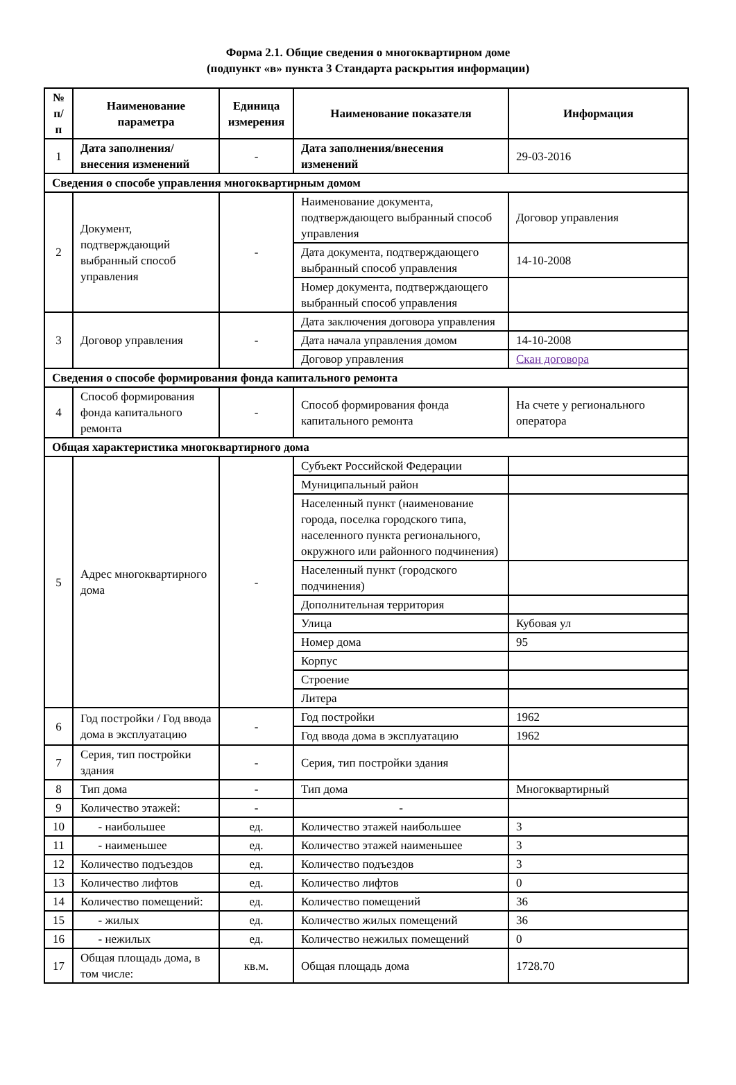Форма 2.1. Общие сведения о многоквартирном доме
(подпункт «в» пункта 3 Стандарта раскрытия информации)
| № п/п | Наименование параметра | Единица измерения | Наименование показателя | Информация |
| --- | --- | --- | --- | --- |
| 1 | Дата заполнения/ внесения изменений | - | Дата заполнения/внесения изменений | 29-03-2016 |
| Сведения о способе управления многоквартирным домом | | | | |
| 2 | Документ, подтверждающий выбранный способ управления | - | Наименование документа, подтверждающего выбранный способ управления | Договор управления |
| | | | Дата документа, подтверждающего выбранный способ управления | 14-10-2008 |
| | | | Номер документа, подтверждающего выбранный способ управления | |
| 3 | Договор управления | - | Дата заключения договора управления | |
| | | | Дата начала управления домом | 14-10-2008 |
| | | | Договор управления | Скан договора |
| Сведения о способе формирования фонда капитального ремонта | | | | |
| 4 | Способ формирования фонда капитального ремонта | - | Способ формирования фонда капитального ремонта | На счете у регионального оператора |
| Общая характеристика многоквартирного дома | | | | |
| 5 | Адрес многоквартирного дома | - | Субъект Российской Федерации | |
| | | | Муниципальный район | |
| | | | Населенный пункт (наименование города, поселка городского типа, населенного пункта регионального, окружного или районного подчинения) | |
| | | | Населенный пункт (городского подчинения) | |
| | | | Дополнительная территория | |
| | | | Улица | Кубовая ул |
| | | | Номер дома | 95 |
| | | | Корпус | |
| | | | Строение | |
| | | | Литера | |
| 6 | Год постройки / Год ввода дома в эксплуатацию | - | Год постройки | 1962 |
| | | | Год ввода дома в эксплуатацию | 1962 |
| 7 | Серия, тип постройки здания | - | Серия, тип постройки здания | |
| 8 | Тип дома | - | Тип дома | Многоквартирный |
| 9 | Количество этажей: | - | - | |
| 10 | - наибольшее | ед. | Количество этажей наибольшее | 3 |
| 11 | - наименьшее | ед. | Количество этажей наименьшее | 3 |
| 12 | Количество подъездов | ед. | Количество подъездов | 3 |
| 13 | Количество лифтов | ед. | Количество лифтов | 0 |
| 14 | Количество помещений: | ед. | Количество помещений | 36 |
| 15 | - жилых | ед. | Количество жилых помещений | 36 |
| 16 | - нежилых | ед. | Количество нежилых помещений | 0 |
| 17 | Общая площадь дома, в том числе: | кв.м. | Общая площадь дома | 1728.70 |